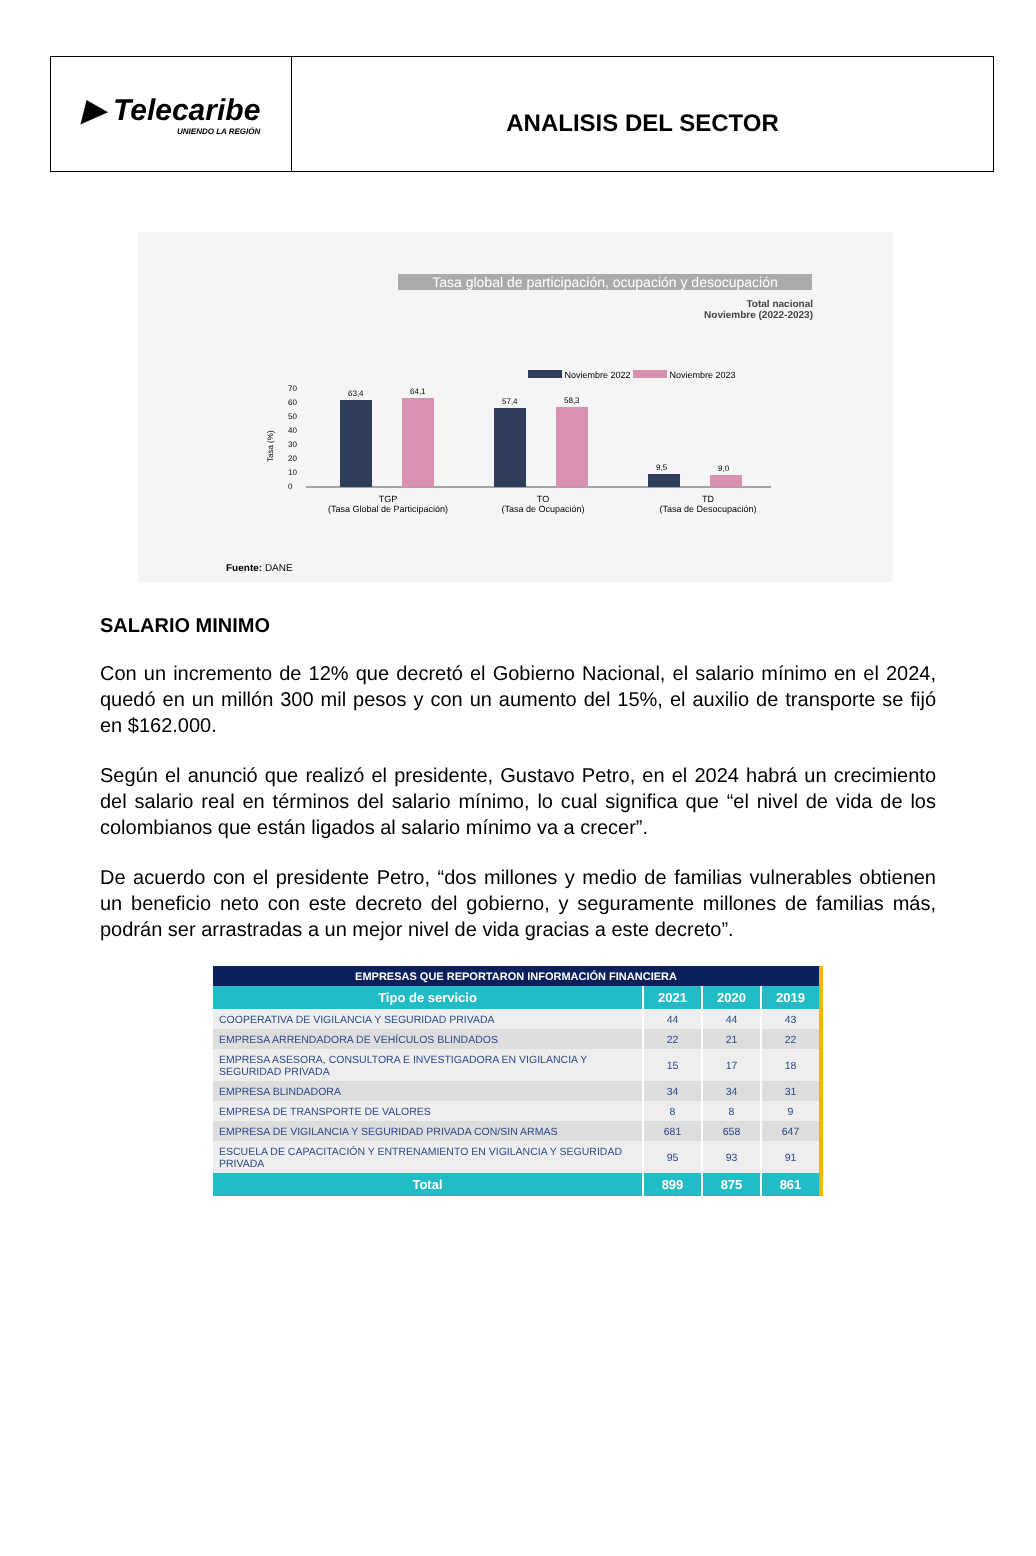▶ Telecaribe
UNIENDO LA REGIÓN
ANALISIS DEL SECTOR
Tasa global de participación, ocupación y desocupación
Total nacional
Noviembre (2022-2023)
Noviembre 2022 Noviembre 2023
70 60 50 40 30 20 10 0
63,4
64,1
57,4
58,3
9,5
9,0
Tasa (%)
TGP
(Tasa Global de Participación)
TO
(Tasa de Ocupación)
TD
(Tasa de Desocupación)
Fuente: DANE
SALARIO MINIMO
Con un incremento de 12% que decretó el Gobierno Nacional, el salario mínimo en el 2024, quedó en un millón 300 mil pesos y con un aumento del 15%, el auxilio de transporte se fijó en $162.000.
Según el anunció que realizó el presidente, Gustavo Petro, en el 2024 habrá un crecimiento del salario real en términos del salario mínimo, lo cual significa que “el nivel de vida de los colombianos que están ligados al salario mínimo va a crecer”.
De acuerdo con el presidente Petro, “dos millones y medio de familias vulnerables obtienen un beneficio neto con este decreto del gobierno, y seguramente millones de familias más, podrán ser arrastradas a un mejor nivel de vida gracias a este decreto”.
| EMPRESAS QUE REPORTARON INFORMACIÓN FINANCIERA | | | |
| --- | --- | --- | --- |
| Tipo de servicio | 2021 | 2020 | 2019 |
| COOPERATIVA DE VIGILANCIA Y SEGURIDAD PRIVADA | 44 | 44 | 43 |
| EMPRESA ARRENDADORA DE VEHÍCULOS BLINDADOS | 22 | 21 | 22 |
| EMPRESA ASESORA, CONSULTORA E INVESTIGADORA EN VIGILANCIA Y SEGURIDAD PRIVADA | 15 | 17 | 18 |
| EMPRESA BLINDADORA | 34 | 34 | 31 |
| EMPRESA DE TRANSPORTE DE VALORES | 8 | 8 | 9 |
| EMPRESA DE VIGILANCIA Y SEGURIDAD PRIVADA CON/SIN ARMAS | 681 | 658 | 647 |
| ESCUELA DE CAPACITACIÓN Y ENTRENAMIENTO EN VIGILANCIA Y SEGURIDAD PRIVADA | 95 | 93 | 91 |
| Total | 899 | 875 | 861 |